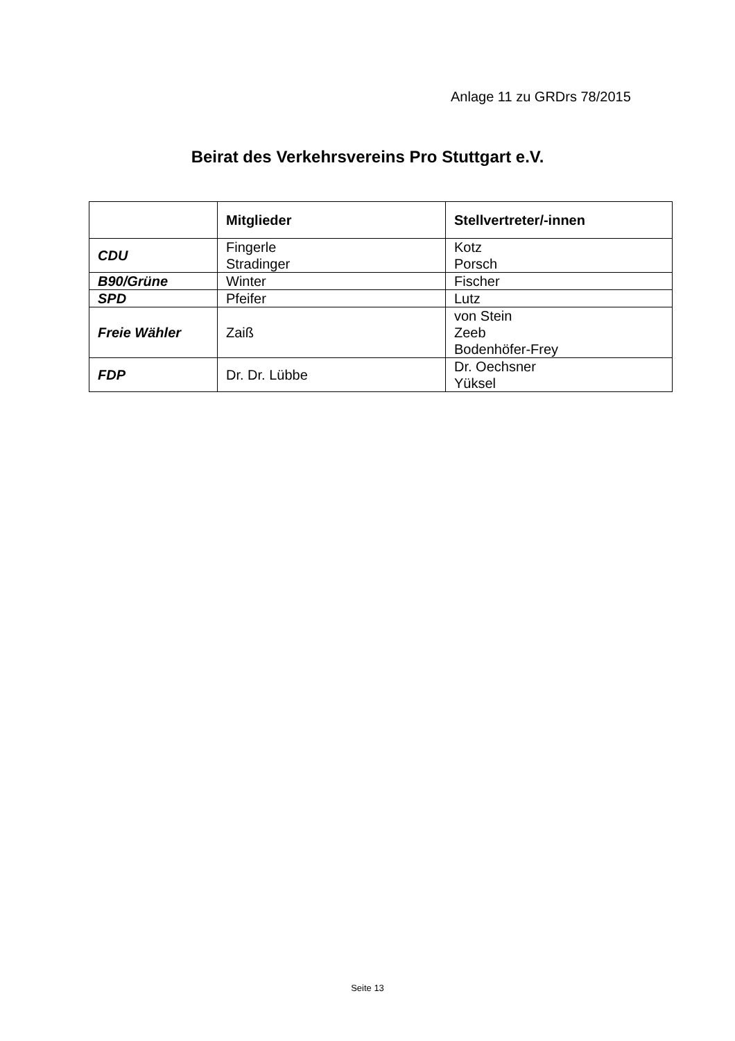Anlage 11 zu GRDrs 78/2015
Beirat des Verkehrsvereins Pro Stuttgart e.V.
| | Mitglieder | Stellvertreter/-innen |
| --- | --- | --- |
| CDU | Fingerle Stradinger | Kotz Porsch |
| B90/Grüne | Winter | Fischer |
| SPD | Pfeifer | Lutz |
| Freie Wähler | Zaiß | von Stein Zeeb Bodenhöfer-Frey |
| FDP | Dr. Dr. Lübbe | Dr. Oechsner Yüksel |
Seite 13